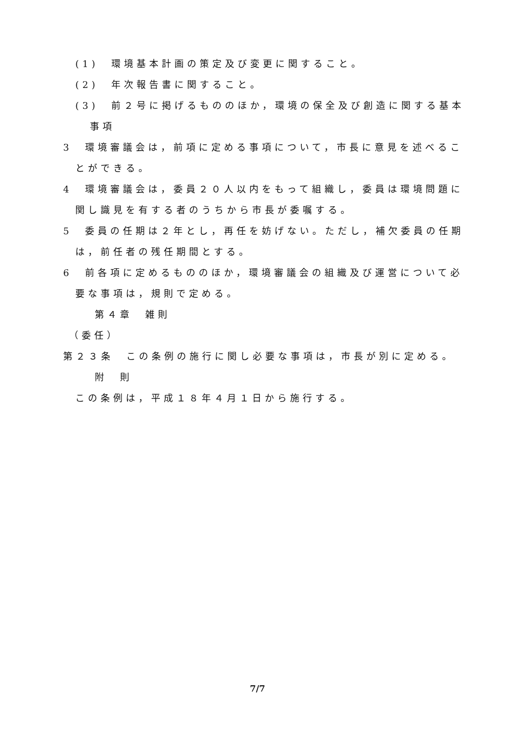(1)　環境基本計画の策定及び変更に関すること。
(2)　年次報告書に関すること。
(3)　前２号に掲げるもののほか，環境の保全及び創造に関する基本事項
3　環境審議会は，前項に定める事項について，市長に意見を述べることができる。
4　環境審議会は，委員２０人以内をもって組織し，委員は環境問題に関し識見を有する者のうちから市長が委嘱する。
5　委員の任期は２年とし，再任を妨げない。ただし，補欠委員の任期は，前任者の残任期間とする。
6　前各項に定めるもののほか，環境審議会の組織及び運営について必要な事項は，規則で定める。
第４章　雑則
（委任）
第２３条　この条例の施行に関し必要な事項は，市長が別に定める。
附　則
この条例は，平成１８年４月１日から施行する。
7/7